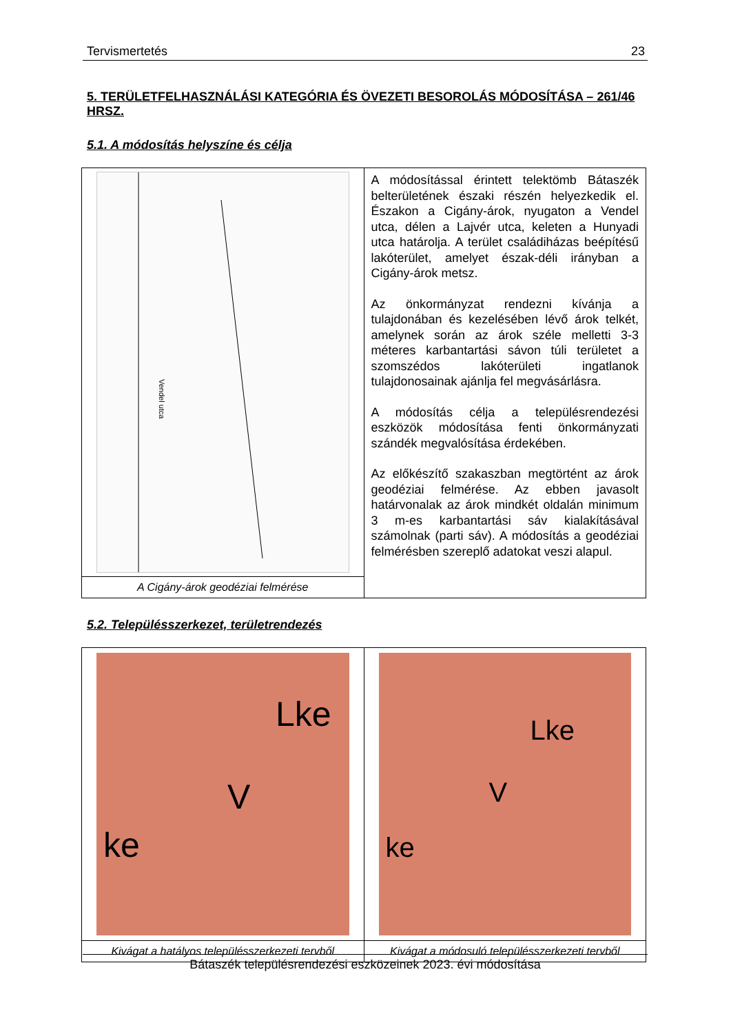Tervismertetés 23
5. TERÜLETFELHASZNÁLÁSI KATEGÓRIA ÉS ÖVEZETI BESOROLÁS MÓDOSÍTÁSA – 261/46 HRSZ.
5.1. A módosítás helyszíne és célja
| Vendel utca | A módosítással érintett telektömb Bátaszék belterületének északi részén helyezkedik el. Északon a Cigány-árok, nyugaton a Vendel utca, délen a Lajvér utca, keleten a Hunyadi utca határolja. A terület családiházas beépítésű lakóterület, amelyet észak-déli irányban a Cigány-árok metsz. Az önkormányzat rendezni kívánja a tulajdonában és kezelésében lévő árok telkét, amelynek során az árok széle melletti 3-3 méteres karbantartási sávon túli területet a szomszédos lakóterületi ingatlanok tulajdonosainak ajánlja fel megvásárlásra. A módosítás célja a településrendezési eszközök módosítása fenti önkormányzati szándék megvalósítása érdekében. Az előkészítő szakaszban megtörtént az árok geodéziai felmérése. Az ebben javasolt határvonalak az árok mindkét oldalán minimum 3 m-es karbantartási sáv kialakításával számolnak (parti sáv). A módosítás a geodéziai felmérésben szereplő adatokat veszi alapul. |
| A Cigány-árok geodéziai felmérése | |
5.2. Településszerkezet, területrendezés
| Lke V ke | Lke V ke |
| Kivágat a hatályos településszerkezeti tervből | Kivágat a módosuló településszerkezeti tervből |
Bátaszék településrendezési eszközeinek 2023. évi módosítása